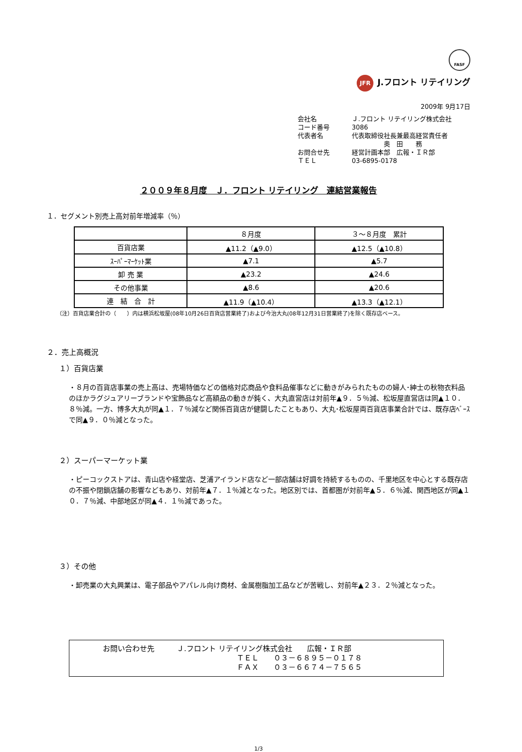FASF
JFR J.フロント リテイリング
2009年 9月17日
会社名 Ｊ.フロント リテイリング株式会社
コード番号 3086
代表者名 代表取締役社長兼最高経営責任者
　　　　　奥　田　　務
お問合せ先 経営計画本部　広報・ＩＲ部
ＴＥＬ 03-6895-0178
２００９年８月度　Ｊ．フロント リテイリング　連結営業報告
１．セグメント別売上高対前年増減率（％）
| | ８月度 | ３～８月度 累計 |
| --- | --- | --- |
| 百貨店業 | ▲11.2（▲9.0） | ▲12.5（▲10.8） |
| ｽｰﾊﾟｰﾏｰｹｯﾄ業 | ▲7.1 | ▲5.7 |
| 卸 売 業 | ▲23.2 | ▲24.6 |
| その他事業 | ▲8.6 | ▲20.6 |
| 連 結 合 計 | ▲11.9（▲10.4） | ▲13.3（▲12.1） |
（注）百貨店業合計の（　　）内は横浜松坂屋(08年10月26日百貨店営業終了)および今治大丸(08年12月31日営業終了)を除く既存店ベース。
２．売上高概況
１）百貨店業
・８月の百貨店事業の売上高は、売場特価などの価格対応商品や食料品催事などに動きがみられたものの婦人･紳士の秋物衣料品のほかラグジュアリーブランドや宝飾品など高額品の動きが鈍く、大丸直営店は対前年▲９．５％減、松坂屋直営店は同▲１０．８％減。一方、博多大丸が同▲１．７％減など関係百貨店が健闘したこともあり、大丸･松坂屋両百貨店事業合計では、既存店ﾍﾞｰｽで同▲９．０％減となった。
２）スーパーマーケット業
・ピーコックストアは、青山店や経堂店、芝浦アイランド店など一部店舗は好調を持続するものの、千里地区を中心とする既存店の不振や閉鎖店舗の影響などもあり、対前年▲７．１％減となった。地区別では、首都圏が対前年▲５．６％減、関西地区が同▲１０．７％減、中部地区が同▲４．１％減であった。
３）その他
・卸売業の大丸興業は、電子部品やアパレル向け商材、金属樹脂加工品などが苦戦し、対前年▲２３．２％減となった。
お問い合わせ先　　　Ｊ.フロント リテイリング株式会社　　広報・ＩＲ部
ＴＥＬ　　０３－６８９５－０１７８
ＦＡＸ　　０３－６６７４－７５６５
1/3